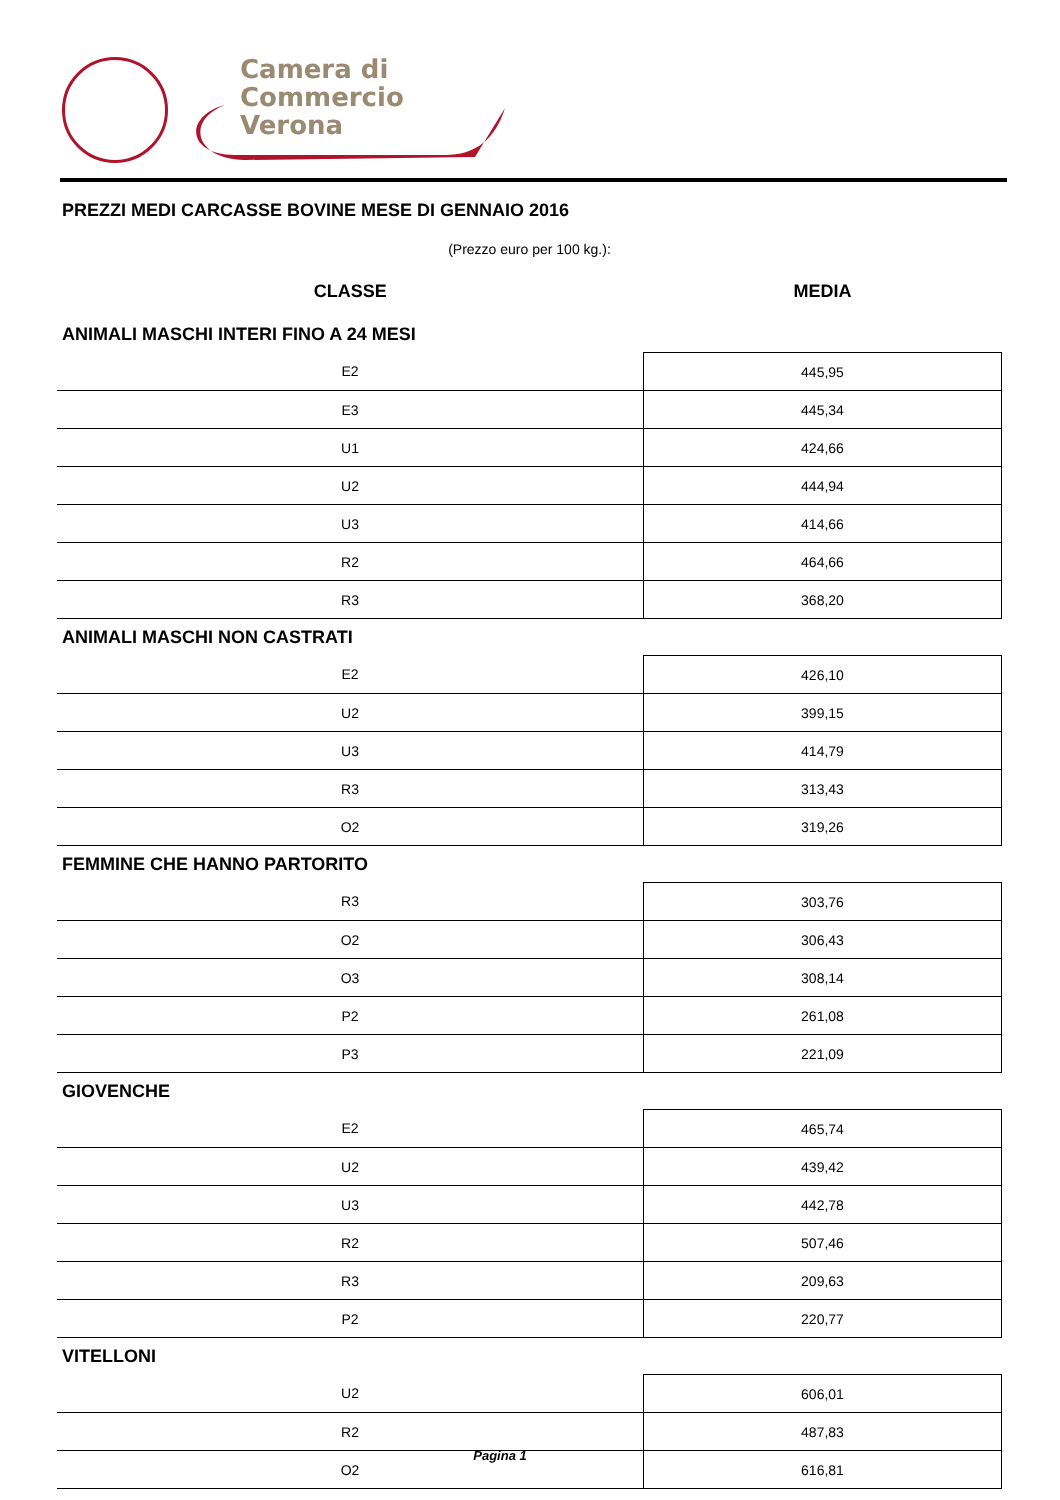Camera di Commercio
Verona
PREZZI MEDI CARCASSE BOVINE MESE DI GENNAIO 2016
(Prezzo euro per 100 kg.):
| CLASSE | MEDIA |
| --- | --- |
| ANIMALI MASCHI INTERI FINO A 24 MESI | |
| E2 | 445,95 |
| E3 | 445,34 |
| U1 | 424,66 |
| U2 | 444,94 |
| U3 | 414,66 |
| R2 | 464,66 |
| R3 | 368,20 |
| ANIMALI MASCHI NON CASTRATI | |
| E2 | 426,10 |
| U2 | 399,15 |
| U3 | 414,79 |
| R3 | 313,43 |
| O2 | 319,26 |
| FEMMINE CHE HANNO PARTORITO | |
| R3 | 303,76 |
| O2 | 306,43 |
| O3 | 308,14 |
| P2 | 261,08 |
| P3 | 221,09 |
| GIOVENCHE | |
| E2 | 465,74 |
| U2 | 439,42 |
| U3 | 442,78 |
| R2 | 507,46 |
| R3 | 209,63 |
| P2 | 220,77 |
| VITELLONI | |
| U2 | 606,01 |
| R2 | 487,83 |
| O2 | 616,81 |
Pagina 1